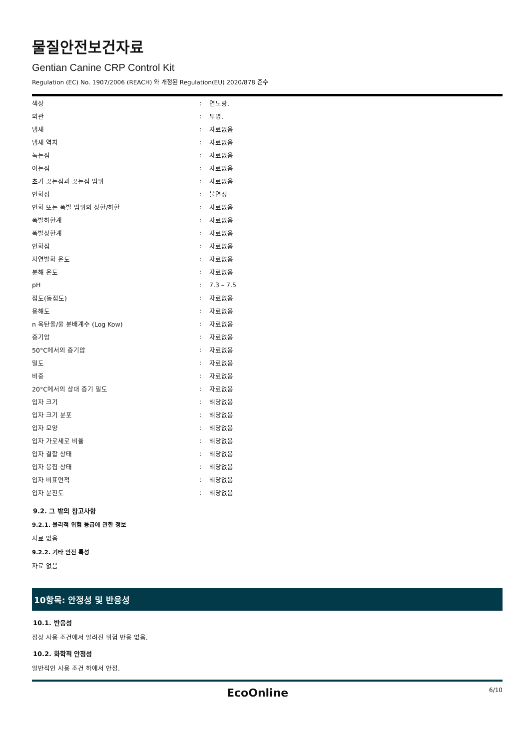물질안전보건자료
Gentian Canine CRP Control Kit
Regulation (EC) No. 1907/2006 (REACH) 와 개정된 Regulation(EU) 2020/878 준수
| 색상 | : | 연노랑. |
| 외관 | : | 투명. |
| 냄새 | : | 자료없음 |
| 냄새 역치 | : | 자료없음 |
| 녹는점 | : | 자료없음 |
| 어는점 | : | 자료없음 |
| 초기 끓는점과 끓는점 범위 | : | 자료없음 |
| 인화성 | : | 불연성 |
| 인화 또는 폭발 범위의 상한/하한 | : | 자료없음 |
| 폭발하한계 | : | 자료없음 |
| 폭발상한계 | : | 자료없음 |
| 인화점 | : | 자료없음 |
| 자연발화 온도 | : | 자료없음 |
| 분해 온도 | : | 자료없음 |
| pH | : | 7.3 – 7.5 |
| 점도(동점도) | : | 자료없음 |
| 용해도 | : | 자료없음 |
| n 옥탄올/물 분배계수 (Log Kow) | : | 자료없음 |
| 증기압 | : | 자료없음 |
| 50°C에서의 증기압 | : | 자료없음 |
| 밀도 | : | 자료없음 |
| 비중 | : | 자료없음 |
| 20°C에서의 상대 증기 밀도 | : | 자료없음 |
| 입자 크기 | : | 해당없음 |
| 입자 크기 분포 | : | 해당없음 |
| 입자 모양 | : | 해당없음 |
| 입자 가로세로 비율 | : | 해당없음 |
| 입자 결합 상태 | : | 해당없음 |
| 입자 응집 상태 | : | 해당없음 |
| 입자 비표면적 | : | 해당없음 |
| 입자 분진도 | : | 해당없음 |
9.2. 그 밖의 참고사항
9.2.1. 물리적 위험 등급에 관한 정보
자료 없음
9.2.2. 기타 안전 특성
자료 없음
10항목: 안정성 및 반응성
10.1. 반응성
정상 사용 조건에서 알려진 위험 반응 없음.
10.2. 화학적 안정성
일반적인 사용 조건 하에서 안정.
EcoOnline 6/10